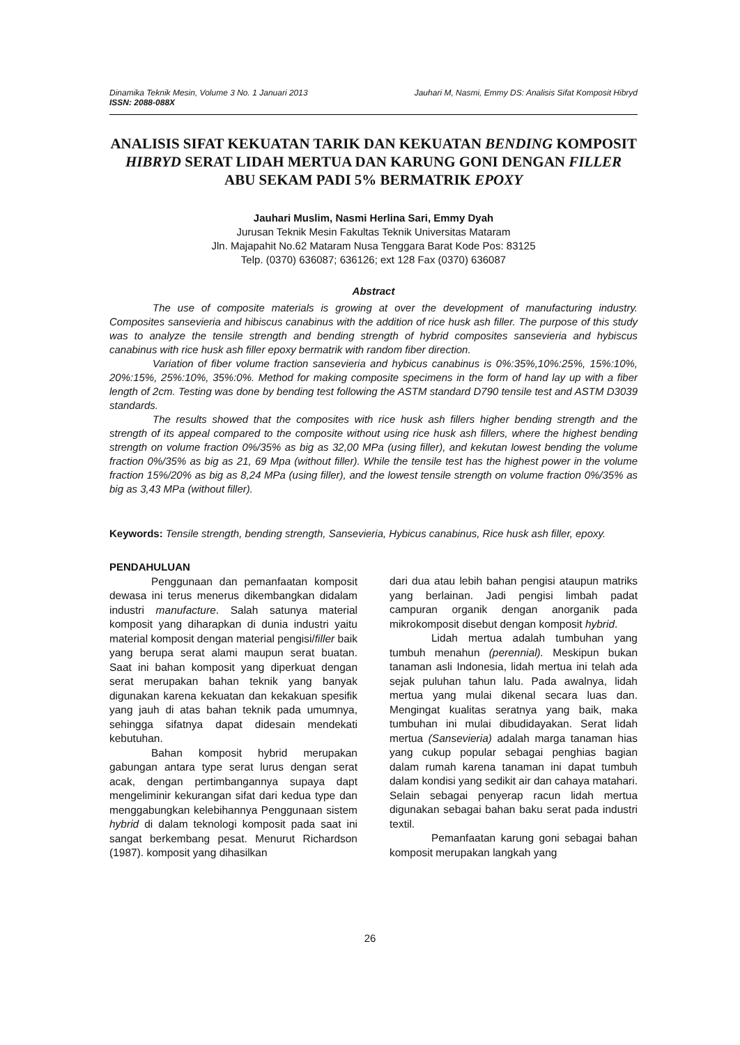Dinamika Teknik Mesin, Volume 3 No. 1 Januari 2013 Jauhari M, Nasmi, Emmy DS: Analisis Sifat Komposit Hibryd
ISSN: 2088-088X
ANALISIS SIFAT KEKUATAN TARIK DAN KEKUATAN BENDING KOMPOSIT HIBRYD SERAT LIDAH MERTUA DAN KARUNG GONI DENGAN FILLER ABU SEKAM PADI 5% BERMATRIK EPOXY
Jauhari Muslim, Nasmi Herlina Sari, Emmy Dyah
Jurusan Teknik Mesin Fakultas Teknik Universitas Mataram
Jln. Majapahit No.62 Mataram Nusa Tenggara Barat Kode Pos: 83125
Telp. (0370) 636087; 636126; ext 128 Fax (0370) 636087
Abstract
The use of composite materials is growing at over the development of manufacturing industry. Composites sansevieria and hibiscus canabinus with the addition of rice husk ash filler. The purpose of this study was to analyze the tensile strength and bending strength of hybrid composites sansevieria and hybiscus canabinus with rice husk ash filler epoxy bermatrik with random fiber direction.
Variation of fiber volume fraction sansevieria and hybicus canabinus is 0%:35%,10%:25%, 15%:10%, 20%:15%, 25%:10%, 35%:0%. Method for making composite specimens in the form of hand lay up with a fiber length of 2cm. Testing was done by bending test following the ASTM standard D790 tensile test and ASTM D3039 standards.
The results showed that the composites with rice husk ash fillers higher bending strength and the strength of its appeal compared to the composite without using rice husk ash fillers, where the highest bending strength on volume fraction 0%/35% as big as 32,00 MPa (using filler), and kekutan lowest bending the volume fraction 0%/35% as big as 21, 69 Mpa (without filler). While the tensile test has the highest power in the volume fraction 15%/20% as big as 8,24 MPa (using filler), and the lowest tensile strength on volume fraction 0%/35% as big as 3,43 MPa (without filler).
Keywords: Tensile strength, bending strength, Sansevieria, Hybicus canabinus, Rice husk ash filler, epoxy.
PENDAHULUAN
Penggunaan dan pemanfaatan komposit dewasa ini terus menerus dikembangkan didalam industri manufacture. Salah satunya material komposit yang diharapkan di dunia industri yaitu material komposit dengan material pengisi/filler baik yang berupa serat alami maupun serat buatan. Saat ini bahan komposit yang diperkuat dengan serat merupakan bahan teknik yang banyak digunakan karena kekuatan dan kekakuan spesifik yang jauh di atas bahan teknik pada umumnya, sehingga sifatnya dapat didesain mendekati kebutuhan.
Bahan komposit hybrid merupakan gabungan antara type serat lurus dengan serat acak, dengan pertimbangannya supaya dapt mengeliminir kekurangan sifat dari kedua type dan menggabungkan kelebihannya Penggunaan sistem hybrid di dalam teknologi komposit pada saat ini sangat berkembang pesat. Menurut Richardson (1987). komposit yang dihasilkan
dari dua atau lebih bahan pengisi ataupun matriks yang berlainan. Jadi pengisi limbah padat campuran organik dengan anorganik pada mikrokomposit disebut dengan komposit hybrid.
Lidah mertua adalah tumbuhan yang tumbuh menahun (perennial). Meskipun bukan tanaman asli Indonesia, lidah mertua ini telah ada sejak puluhan tahun lalu. Pada awalnya, lidah mertua yang mulai dikenal secara luas dan. Mengingat kualitas seratnya yang baik, maka tumbuhan ini mulai dibudidayakan. Serat lidah mertua (Sansevieria) adalah marga tanaman hias yang cukup popular sebagai penghias bagian dalam rumah karena tanaman ini dapat tumbuh dalam kondisi yang sedikit air dan cahaya matahari. Selain sebagai penyerap racun lidah mertua digunakan sebagai bahan baku serat pada industri textil.
Pemanfaatan karung goni sebagai bahan komposit merupakan langkah yang
26